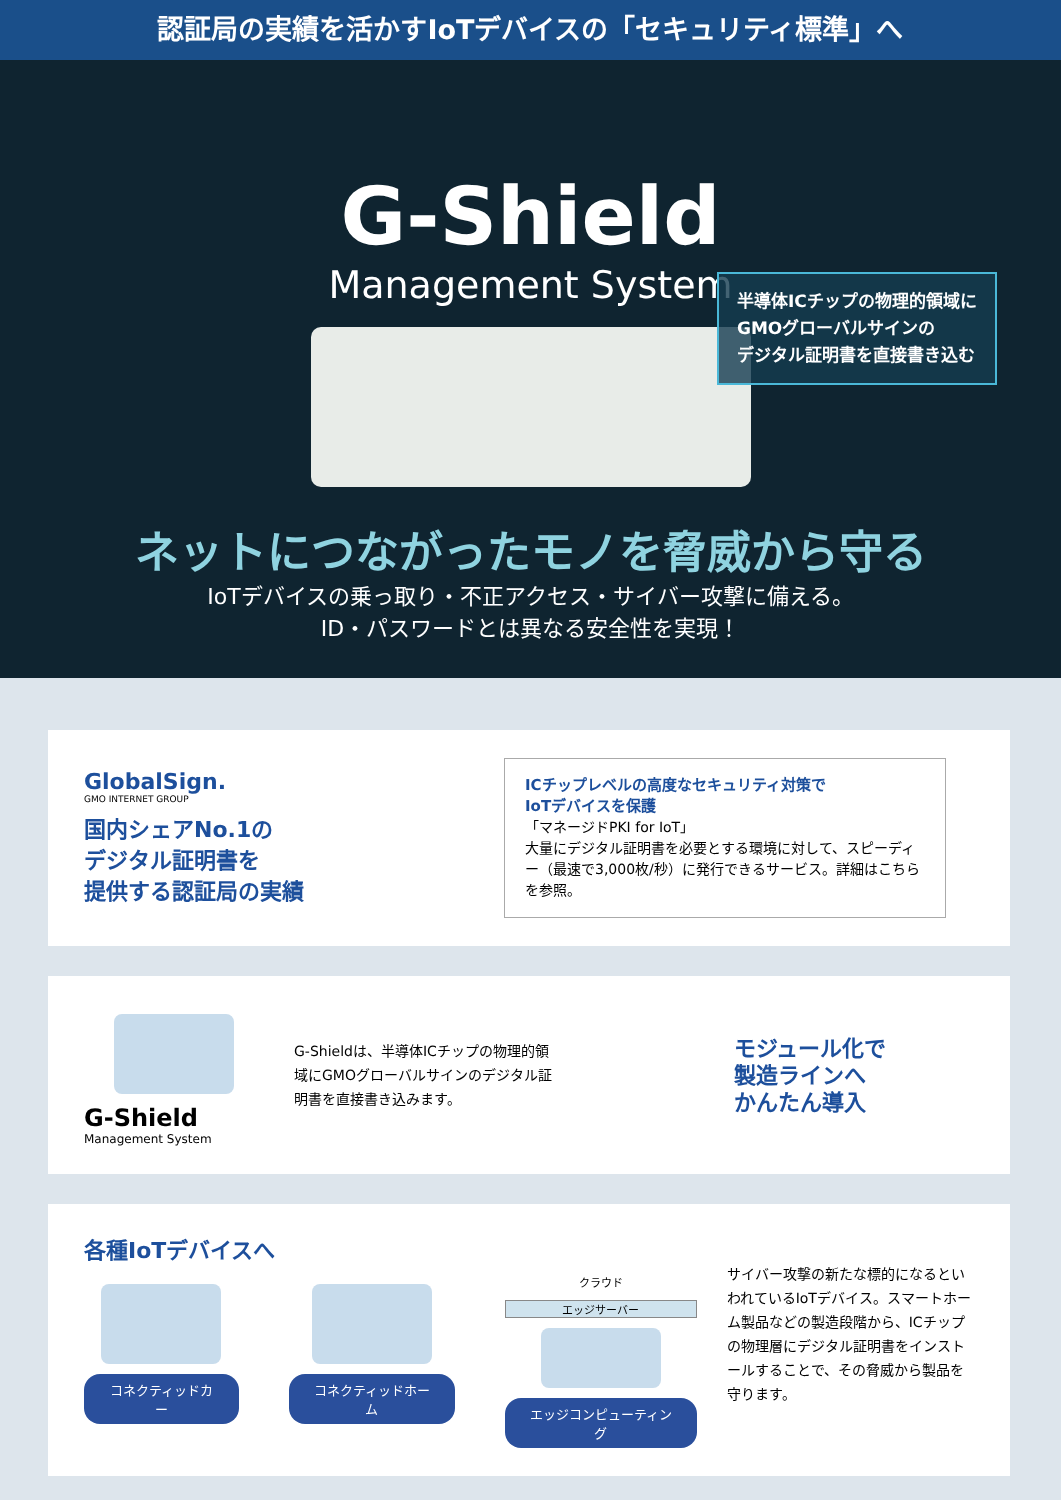認証局の実績を活かすIoTデバイスの「セキュリティ標準」へ
G-Shield
Management System
半導体ICチップの物理的領域に
GMOグローバルサインの
デジタル証明書を直接書き込む
ネットにつながったモノを脅威から守る
IoTデバイスの乗っ取り・不正アクセス・サイバー攻撃に備える。
ID・パスワードとは異なる安全性を実現！
GlobalSign.
GMO INTERNET GROUP
国内シェアNo.1の
デジタル証明書を
提供する認証局の実績
ICチップレベルの高度なセキュリティ対策で
IoTデバイスを保護
「マネージドPKI for IoT」
大量にデジタル証明書を必要とする環境に対して、スピーディー（最速で3,000枚/秒）に発行できるサービス。詳細はこちらを参照。
G-Shield
Management System
G-Shieldは、半導体ICチップの物理的領域にGMOグローバルサインのデジタル証明書を直接書き込みます。
モジュール化で
製造ラインへ
かんたん導入
各種IoTデバイスへ
コネクティッドカー コネクティッドホーム
クラウド
エッジサーバー
エッジコンピューティング
サイバー攻撃の新たな標的になるといわれているIoTデバイス。スマートホーム製品などの製造段階から、ICチップの物理層にデジタル証明書をインストールすることで、その脅威から製品を守ります。